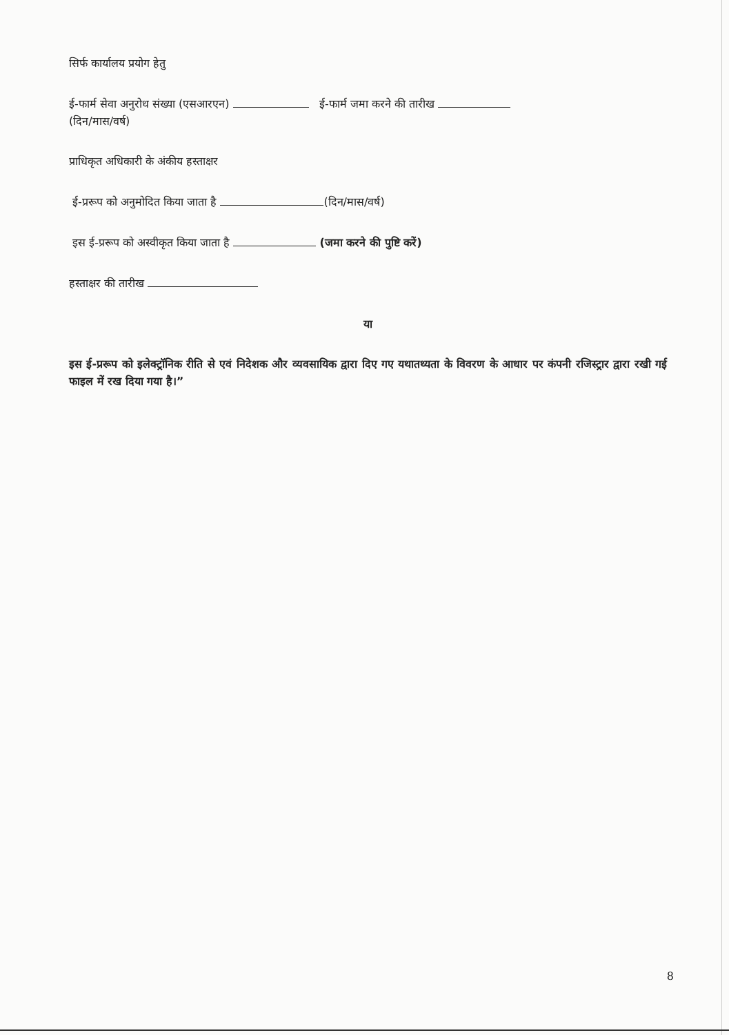सिर्फ कार्यालय प्रयोग हेतु
ई-फार्म सेवा अनुरोध संख्या (एसआरएन) ई-फार्म जमा करने की तारीख
(दिन/मास/वर्ष)
प्राधिकृत अधिकारी के अंकीय हस्ताक्षर
ई-प्ररूप को अनुमोदित किया जाता है (दिन/मास/वर्ष)
इस ई-प्ररूप को अस्वीकृत किया जाता है (जमा करने की पुष्टि करें)
हस्ताक्षर की तारीख
या
इस ई-प्ररूप को इलेक्ट्रॉनिक रीति से एवं निदेशक और व्यवसायिक द्वारा दिए गए यथातथ्यता के विवरण के आधार पर कंपनी रजिस्ट्रार द्वारा रखी गई फाइल में रख दिया गया है।”
8